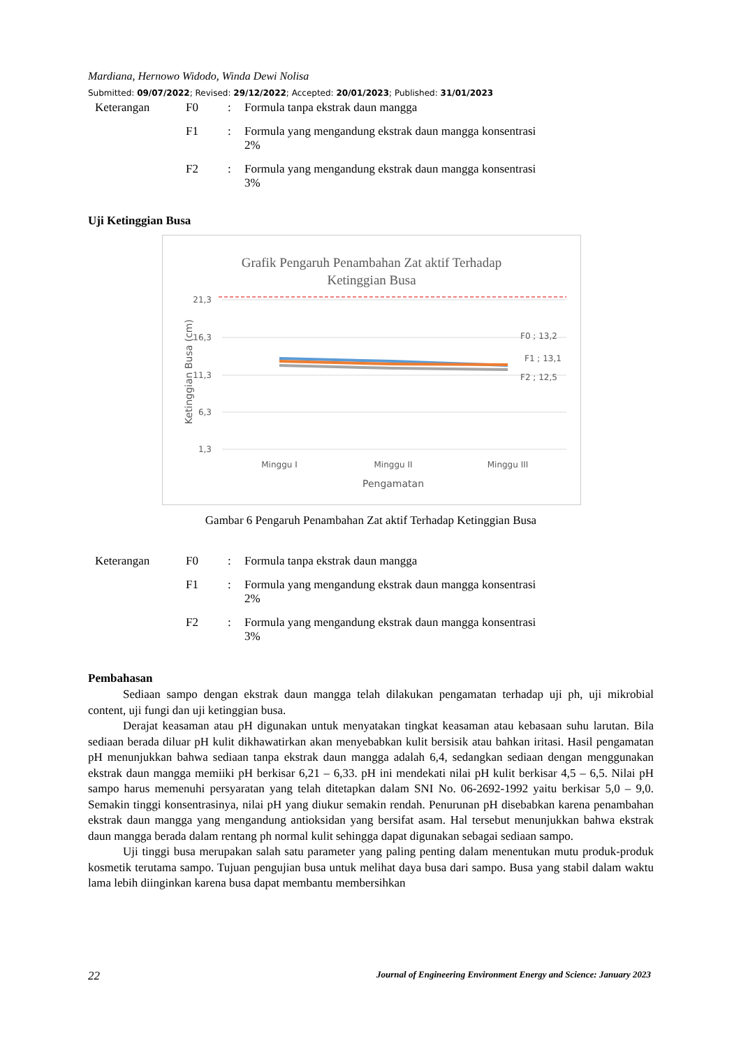Mardiana, Hernowo Widodo, Winda Dewi Nolisa
Submitted: 09/07/2022; Revised: 29/12/2022; Accepted: 20/01/2023; Published: 31/01/2023
| Keterangan | F0 | : | Formula tanpa ekstrak daun mangga |
| | F1 | : | Formula yang mengandung ekstrak daun mangga konsentrasi 2% |
| | F2 | : | Formula yang mengandung ekstrak daun mangga konsentrasi 3% |
Uji Ketinggian Busa
Grafik Pengaruh Penambahan Zat aktif Terhadap
Ketinggian Busa
21,3
16,3
11,3
6,3
1,3
F0 ; 13,2
F1 ; 13,1
F2 ; 12,5
Minggu I
Minggu II
Minggu III
Pengamatan
Ketinggian Busa (cm)
Gambar 6 Pengaruh Penambahan Zat aktif Terhadap Ketinggian Busa
| Keterangan | F0 | : | Formula tanpa ekstrak daun mangga |
| | F1 | : | Formula yang mengandung ekstrak daun mangga konsentrasi 2% |
| | F2 | : | Formula yang mengandung ekstrak daun mangga konsentrasi 3% |
Pembahasan
Sediaan sampo dengan ekstrak daun mangga telah dilakukan pengamatan terhadap uji ph, uji mikrobial content, uji fungi dan uji ketinggian busa.
Derajat keasaman atau pH digunakan untuk menyatakan tingkat keasaman atau kebasaan suhu larutan. Bila sediaan berada diluar pH kulit dikhawatirkan akan menyebabkan kulit bersisik atau bahkan iritasi. Hasil pengamatan pH menunjukkan bahwa sediaan tanpa ekstrak daun mangga adalah 6,4, sedangkan sediaan dengan menggunakan ekstrak daun mangga memiiki pH berkisar 6,21 – 6,33. pH ini mendekati nilai pH kulit berkisar 4,5 – 6,5. Nilai pH sampo harus memenuhi persyaratan yang telah ditetapkan dalam SNI No. 06-2692-1992 yaitu berkisar 5,0 – 9,0. Semakin tinggi konsentrasinya, nilai pH yang diukur semakin rendah. Penurunan pH disebabkan karena penambahan ekstrak daun mangga yang mengandung antioksidan yang bersifat asam. Hal tersebut menunjukkan bahwa ekstrak daun mangga berada dalam rentang ph normal kulit sehingga dapat digunakan sebagai sediaan sampo.
Uji tinggi busa merupakan salah satu parameter yang paling penting dalam menentukan mutu produk-produk kosmetik terutama sampo. Tujuan pengujian busa untuk melihat daya busa dari sampo. Busa yang stabil dalam waktu lama lebih diinginkan karena busa dapat membantu membersihkan
22 Journal of Engineering Environment Energy and Science: January 2023